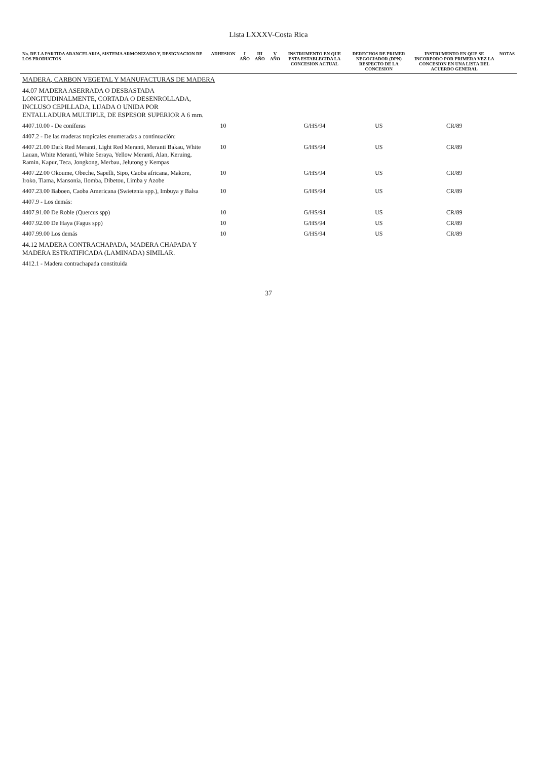Lista LXXXV-Costa Rica
| No. DE LA PARTIDA ARANCELARIA, SISTEMA ARMONIZADO Y, DESIGNACION DE LOS PRODUCTOS | ADHESION | I AÑO | III AÑO | V AÑO | INSTRUMENTO EN QUE ESTA ESTABLECIDA LA CONCESION ACTUAL | DERECHOS DE PRIMER NEGOCIADOR (DPN) RESPECTO DE LA CONCESION | INSTRUMENTO EN QUE SE INCORPORO POR PRIMERA VEZ LA CONCESION EN UNA LISTA DEL ACUERDO GENERAL | NOTAS |
| --- | --- | --- | --- | --- | --- | --- | --- | --- |
| MADERA, CARBON VEGETAL Y MANUFACTURAS DE MADERA | | | | | | | | |
| 44.07 MADERA ASERRADA O DESBASTADA LONGITUDINALMENTE, CORTADA O DESENROLLADA, INCLUSO CEPILLADA, LIJADA O UNIDA POR ENTALLADURA MULTIPLE, DE ESPESOR SUPERIOR A 6 mm. | | | | | | | | |
| 4407.10.00 - De coníferas | 10 | | | | G/HS/94 | US | CR/89 | |
| 4407.2 - De las maderas tropicales enumeradas a continuación: | | | | | | | | |
| 4407.21.00 Dark Red Meranti, Light Red Meranti, Meranti Bakau, White Lauan, White Meranti, White Seraya, Yellow Meranti, Alan, Keruing, Ramin, Kapur, Teca, Jongkong, Merbau, Jelutong y Kempas | 10 | | | | G/HS/94 | US | CR/89 | |
| 4407.22.00 Okoume, Obeche, Sapelli, Sipo, Caoba africana, Makore, Iroko, Tiama, Mansonia, Ilomba, Dibetou, Limba y Azobe | 10 | | | | G/HS/94 | US | CR/89 | |
| 4407.23.00 Baboen, Caoba Americana (Swietenia spp.), Imbuya y Balsa | 10 | | | | G/HS/94 | US | CR/89 | |
| 4407.9 - Los demás: | | | | | | | | |
| 4407.91.00 De Roble (Quercus spp) | 10 | | | | G/HS/94 | US | CR/89 | |
| 4407.92.00 De Haya (Fagus spp) | 10 | | | | G/HS/94 | US | CR/89 | |
| 4407.99.00 Los demás | 10 | | | | G/HS/94 | US | CR/89 | |
| 44.12 MADERA CONTRACHAPADA, MADERA CHAPADA Y MADERA ESTRATIFICADA (LAMINADA) SIMILAR. | | | | | | | | |
| 4412.1 - Madera contrachapada constituida | | | | | | | | |
37